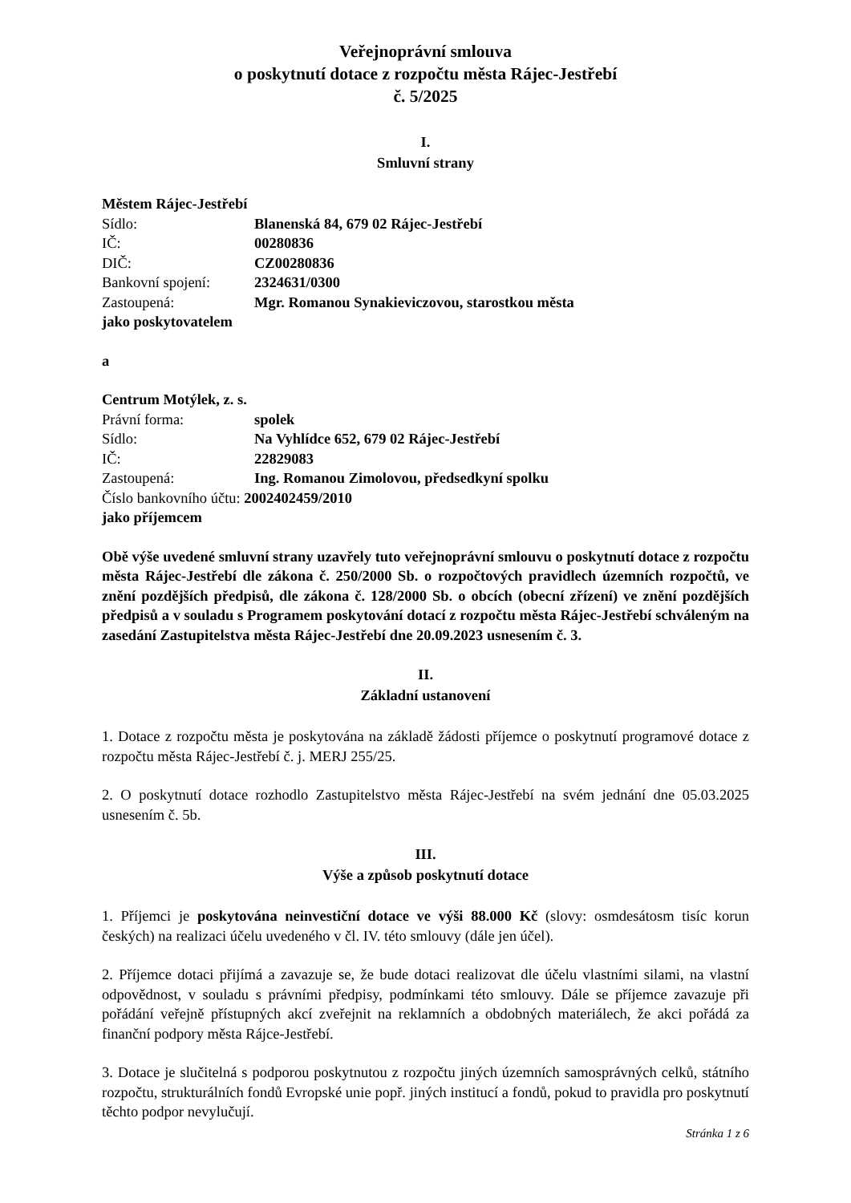Veřejnoprávní smlouva
o poskytnutí dotace z rozpočtu města Rájec-Jestřebí
č. 5/2025
I.
Smluvní strany
Městem Rájec-Jestřebí
Sídlo: Blanenská 84, 679 02 Rájec-Jestřebí
IČ: 00280836
DIČ: CZ00280836
Bankovní spojení: 2324631/0300
Zastoupená: Mgr. Romanou Synakieviczovou, starostkou města
jako poskytovatelem
a
Centrum Motýlek, z. s.
Právní forma: spolek
Sídlo: Na Vyhlídce 652, 679 02 Rájec-Jestřebí
IČ: 22829083
Zastoupená: Ing. Romanou Zimolovou, předsedkyní spolku
Číslo bankovního účtu: 2002402459/2010
jako příjemcem
Obě výše uvedené smluvní strany uzavřely tuto veřejnoprávní smlouvu o poskytnutí dotace z rozpočtu města Rájec-Jestřebí dle zákona č. 250/2000 Sb. o rozpočtových pravidlech územních rozpočtů, ve znění pozdějších předpisů, dle zákona č. 128/2000 Sb. o obcích (obecní zřízení) ve znění pozdějších předpisů a v souladu s Programem poskytování dotací z rozpočtu města Rájec-Jestřebí schváleným na zasedání Zastupitelstva města Rájec-Jestřebí dne 20.09.2023 usnesením č. 3.
II.
Základní ustanovení
1. Dotace z rozpočtu města je poskytována na základě žádosti příjemce o poskytnutí programové dotace z rozpočtu města Rájec-Jestřebí č. j. MERJ 255/25.
2. O poskytnutí dotace rozhodlo Zastupitelstvo města Rájec-Jestřebí na svém jednání dne 05.03.2025 usnesením č. 5b.
III.
Výše a způsob poskytnutí dotace
1. Příjemci je poskytována neinvestiční dotace ve výši 88.000 Kč (slovy: osmdesátosm tisíc korun českých) na realizaci účelu uvedeného v čl. IV. této smlouvy (dále jen účel).
2. Příjemce dotaci přijímá a zavazuje se, že bude dotaci realizovat dle účelu vlastními silami, na vlastní odpovědnost, v souladu s právními předpisy, podmínkami této smlouvy. Dále se příjemce zavazuje při pořádání veřejně přístupných akcí zveřejnit na reklamních a obdobných materiálech, že akci pořádá za finanční podpory města Rájce-Jestřebí.
3. Dotace je slučitelná s podporou poskytnutou z rozpočtu jiných územních samosprávných celků, státního rozpočtu, strukturálních fondů Evropské unie popř. jiných institucí a fondů, pokud to pravidla pro poskytnutí těchto podpor nevylučují.
Stránka 1 z 6